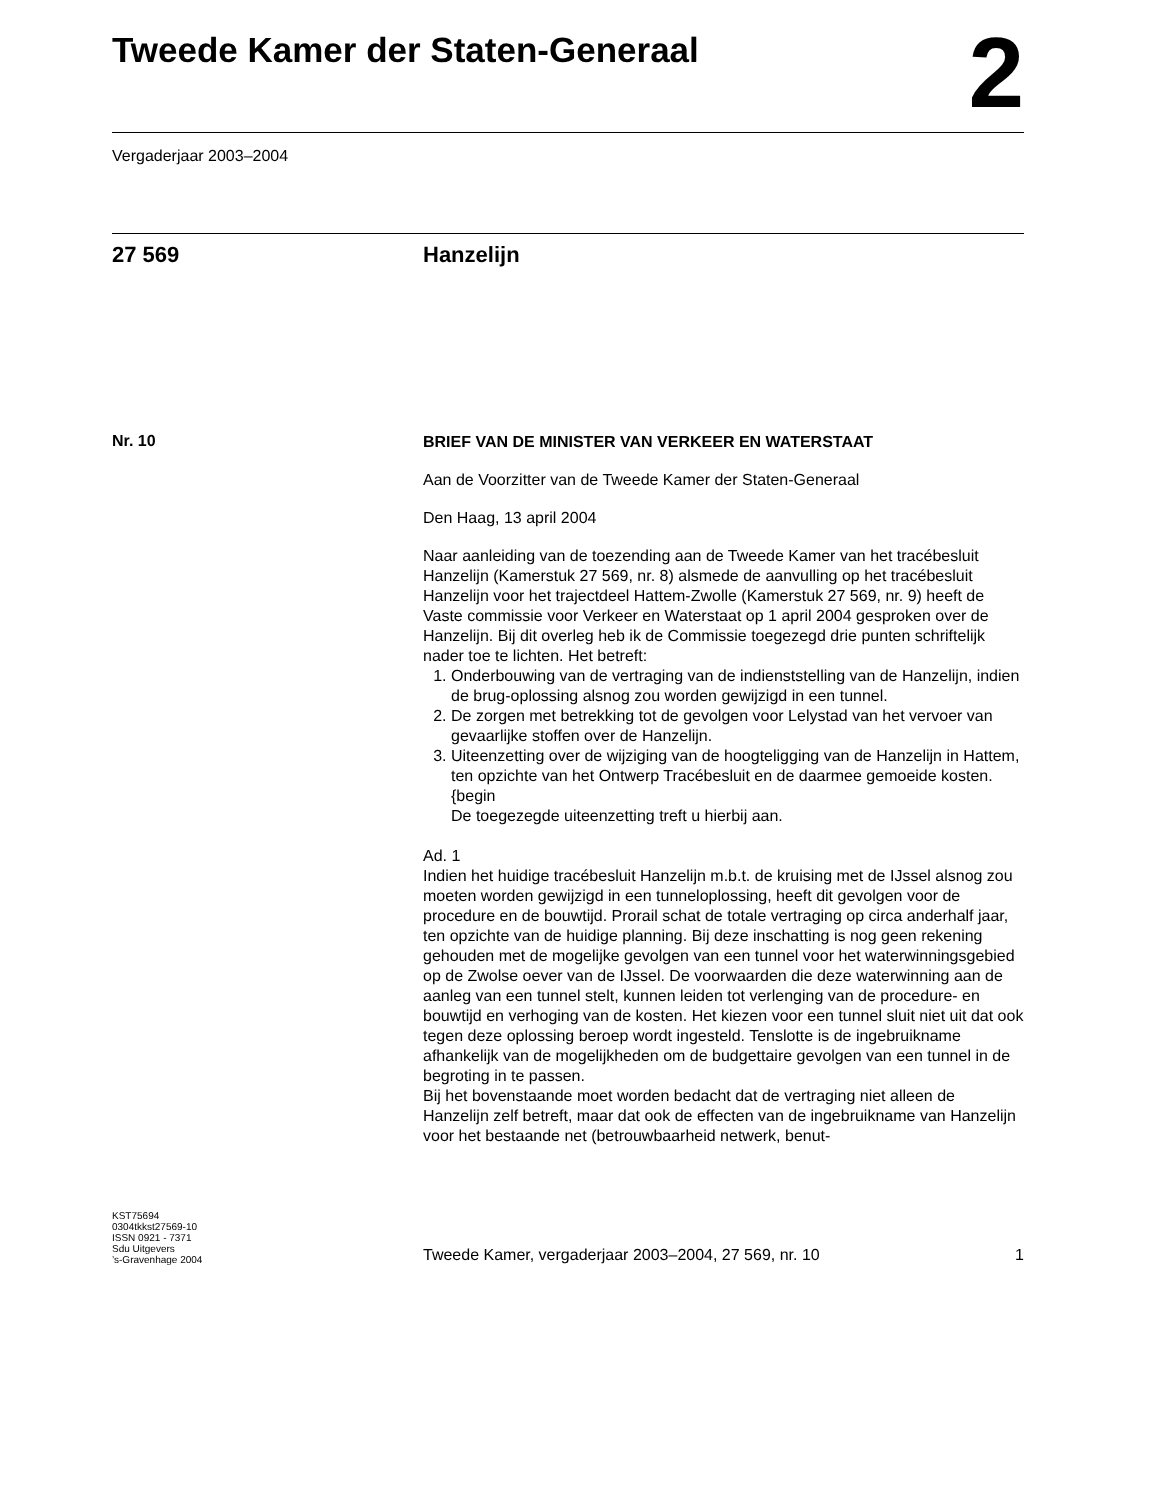Tweede Kamer der Staten-Generaal
2
Vergaderjaar 2003–2004
27 569 Hanzelijn
Nr. 10
BRIEF VAN DE MINISTER VAN VERKEER EN WATERSTAAT
Aan de Voorzitter van de Tweede Kamer der Staten-Generaal
Den Haag, 13 april 2004
Naar aanleiding van de toezending aan de Tweede Kamer van het tracébesluit Hanzelijn (Kamerstuk 27 569, nr. 8) alsmede de aanvulling op het tracébesluit Hanzelijn voor het trajectdeel Hattem-Zwolle (Kamerstuk 27 569, nr. 9) heeft de Vaste commissie voor Verkeer en Waterstaat op 1 april 2004 gesproken over de Hanzelijn. Bij dit overleg heb ik de Commissie toegezegd drie punten schriftelijk nader toe te lichten. Het betreft:
1. Onderbouwing van de vertraging van de indienststelling van de Hanzelijn, indien de brug-oplossing alsnog zou worden gewijzigd in een tunnel.
2. De zorgen met betrekking tot de gevolgen voor Lelystad van het vervoer van gevaarlijke stoffen over de Hanzelijn.
3. Uiteenzetting over de wijziging van de hoogteligging van de Hanzelijn in Hattem, ten opzichte van het Ontwerp Tracébesluit en de daarmee gemoeide kosten. {begin
De toegezegde uiteenzetting treft u hierbij aan.
Ad. 1
Indien het huidige tracébesluit Hanzelijn m.b.t. de kruising met de IJssel alsnog zou moeten worden gewijzigd in een tunneloplossing, heeft dit gevolgen voor de procedure en de bouwtijd. Prorail schat de totale vertraging op circa anderhalf jaar, ten opzichte van de huidige planning. Bij deze inschatting is nog geen rekening gehouden met de mogelijke gevolgen van een tunnel voor het waterwinningsgebied op de Zwolse oever van de IJssel. De voorwaarden die deze waterwinning aan de aanleg van een tunnel stelt, kunnen leiden tot verlenging van de procedure- en bouwtijd en verhoging van de kosten. Het kiezen voor een tunnel sluit niet uit dat ook tegen deze oplossing beroep wordt ingesteld. Tenslotte is de ingebruikname afhankelijk van de mogelijkheden om de budgettaire gevolgen van een tunnel in de begroting in te passen.
Bij het bovenstaande moet worden bedacht dat de vertraging niet alleen de Hanzelijn zelf betreft, maar dat ook de effecten van de ingebruikname van Hanzelijn voor het bestaande net (betrouwbaarheid netwerk, benut-
KST75694
0304tkkst27569-10
ISSN 0921 - 7371
Sdu Uitgevers
’s-Gravenhage 2004
Tweede Kamer, vergaderjaar 2003–2004, 27 569, nr. 10 1